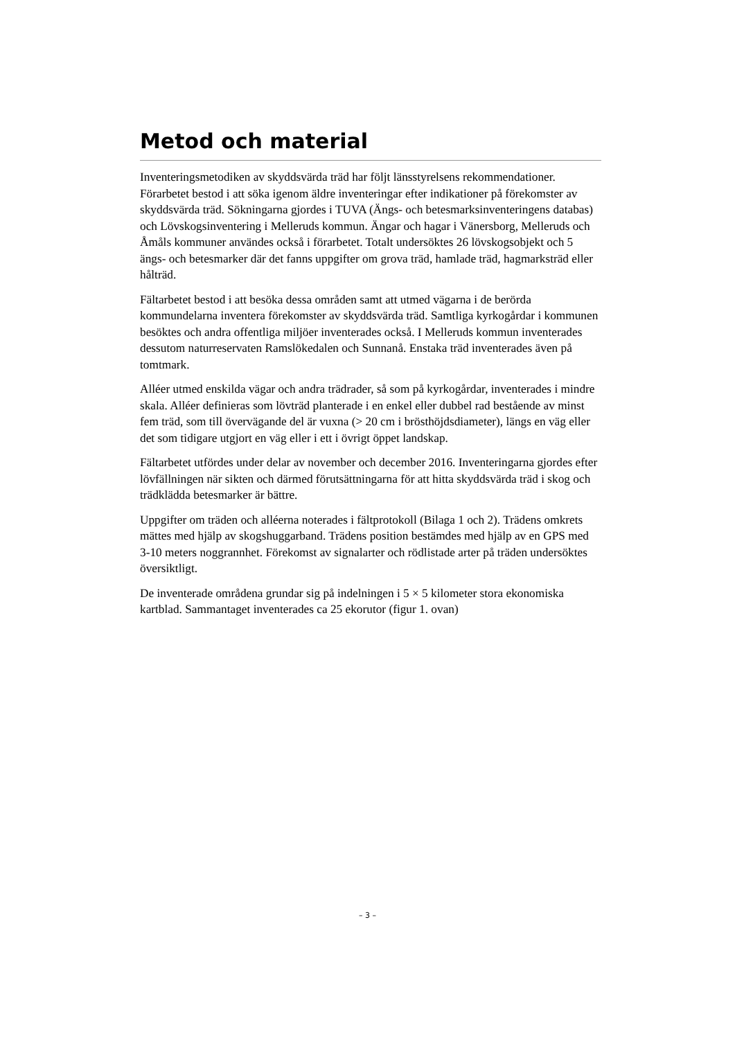Metod och material
Inventeringsmetodiken av skyddsvärda träd har följt länsstyrelsens rekommendationer. Förarbetet bestod i att söka igenom äldre inventeringar efter indikationer på förekomster av skyddsvärda träd. Sökningarna gjordes i TUVA (Ängs- och betesmarksinventeringens databas) och Lövskogsinventering i Melleruds kommun. Ängar och hagar i Vänersborg, Melleruds och Åmåls kommuner användes också i förarbetet. Totalt undersöktes 26 lövskogsobjekt och 5 ängs- och betesmarker där det fanns uppgifter om grova träd, hamlade träd, hagmarksträd eller hålträd.
Fältarbetet bestod i att besöka dessa områden samt att utmed vägarna i de berörda kommundelarna inventera förekomster av skyddsvärda träd. Samtliga kyrkogårdar i kommunen besöktes och andra offentliga miljöer inventerades också. I Melleruds kommun inventerades dessutom naturreservaten Ramslökedalen och Sunnanå. Enstaka träd inventerades även på tomtmark.
Alléer utmed enskilda vägar och andra trädrader, så som på kyrkogårdar, inventerades i mindre skala. Alléer definieras som lövträd planterade i en enkel eller dubbel rad bestående av minst fem träd, som till övervägande del är vuxna (> 20 cm i brösthöjdsdiameter), längs en väg eller det som tidigare utgjort en väg eller i ett i övrigt öppet landskap.
Fältarbetet utfördes under delar av november och december 2016. Inventeringarna gjordes efter lövfällningen när sikten och därmed förutsättningarna för att hitta skyddsvärda träd i skog och trädklädda betesmarker är bättre.
Uppgifter om träden och alléerna noterades i fältprotokoll (Bilaga 1 och 2). Trädens omkrets mättes med hjälp av skogshuggarband. Trädens position bestämdes med hjälp av en GPS med 3-10 meters noggrannhet. Förekomst av signalarter och rödlistade arter på träden undersöktes översiktligt.
De inventerade områdena grundar sig på indelningen i 5 × 5 kilometer stora ekonomiska kartblad. Sammantaget inventerades ca 25 ekorutor (figur 1. ovan)
– 3 –